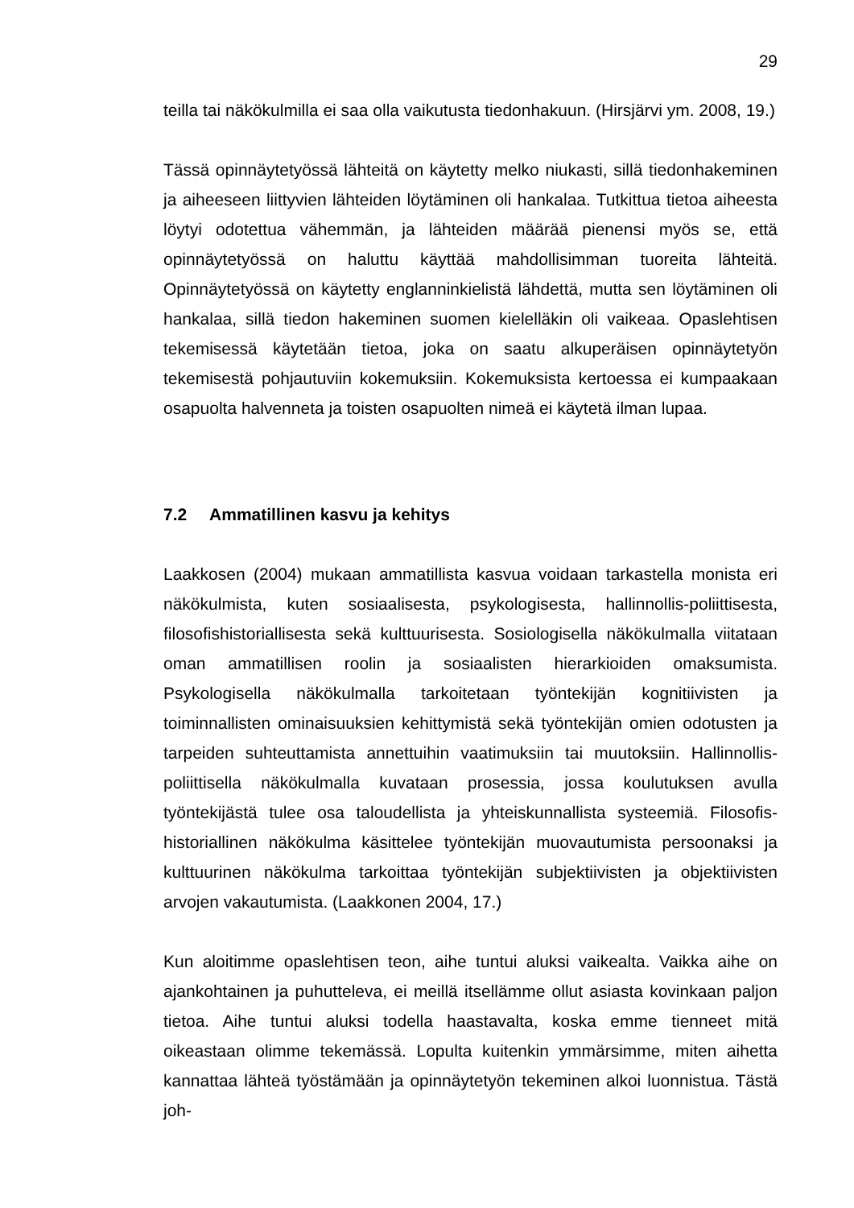29
teilla tai näkökulmilla ei saa olla vaikutusta tiedonhakuun. (Hirsjärvi ym. 2008, 19.)
Tässä opinnäytetyössä lähteitä on käytetty melko niukasti, sillä tiedonhakeminen ja aiheeseen liittyvien lähteiden löytäminen oli hankalaa. Tutkittua tietoa aiheesta löytyi odotettua vähemmän, ja lähteiden määrää pienensi myös se, että opinnäytetyössä on haluttu käyttää mahdollisimman tuoreita lähteitä. Opinnäytetyössä on käytetty englanninkielistä lähdettä, mutta sen löytäminen oli hankalaa, sillä tiedon hakeminen suomen kielelläkin oli vaikeaa. Opaslehtisen tekemisessä käytetään tietoa, joka on saatu alkuperäisen opinnäytetyön tekemisestä pohjautuviin kokemuksiin. Kokemuksista kertoessa ei kumpaakaan osapuolta halvenneta ja toisten osapuolten nimeä ei käytetä ilman lupaa.
7.2 Ammatillinen kasvu ja kehitys
Laakkosen (2004) mukaan ammatillista kasvua voidaan tarkastella monista eri näkökulmista, kuten sosiaalisesta, psykologisesta, hallinnollis-poliittisesta, filosofishistoriallisesta sekä kulttuurisesta. Sosiologisella näkökulmalla viitataan oman ammatillisen roolin ja sosiaalisten hierarkioiden omaksumista. Psykologisella näkökulmalla tarkoitetaan työntekijän kognitiivisten ja toiminnallisten ominaisuuksien kehittymistä sekä työntekijän omien odotusten ja tarpeiden suhteuttamista annettuihin vaatimuksiin tai muutoksiin. Hallinnollis-poliittisella näkökulmalla kuvataan prosessia, jossa koulutuksen avulla työntekijästä tulee osa taloudellista ja yhteiskunnallista systeemiä. Filosofis-historiallinen näkökulma käsittelee työntekijän muovautumista persoonaksi ja kulttuurinen näkökulma tarkoittaa työntekijän subjektiivisten ja objektiivisten arvojen vakautumista. (Laakkonen 2004, 17.)
Kun aloitimme opaslehtisen teon, aihe tuntui aluksi vaikealta. Vaikka aihe on ajankohtainen ja puhutteleva, ei meillä itsellämme ollut asiasta kovinkaan paljon tietoa. Aihe tuntui aluksi todella haastavalta, koska emme tienneet mitä oikeastaan olimme tekemässä. Lopulta kuitenkin ymmärsimme, miten aihetta kannattaa lähteä työstämään ja opinnäytetyön tekeminen alkoi luonnistua. Tästä joh-